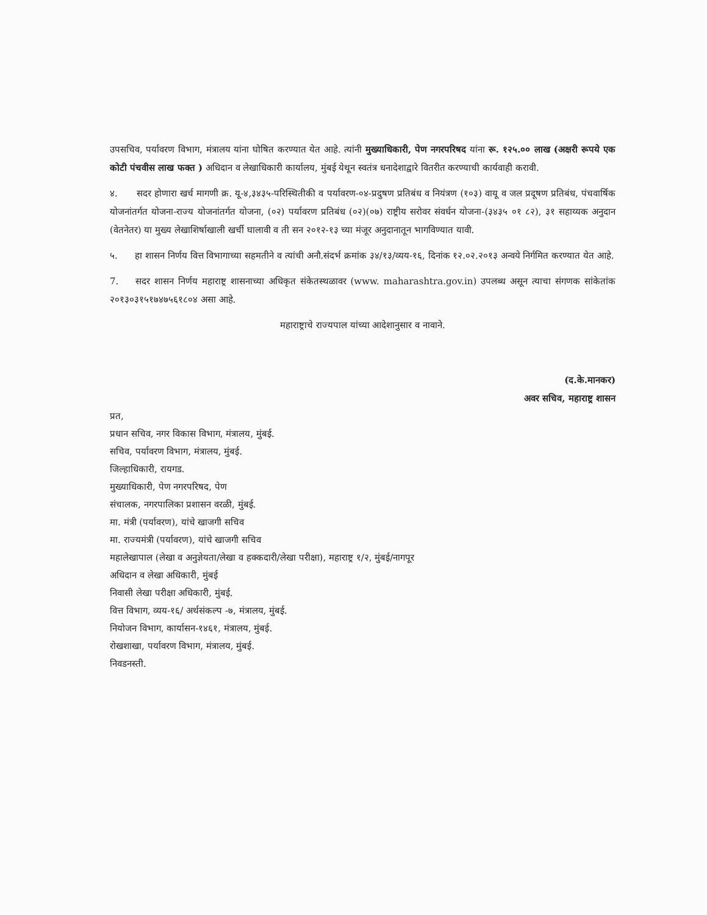उपसचिव, पर्यावरण विभाग, मंत्रालय यांना घोषित करण्यात येत आहे. त्यांनी मुख्याधिकारी, पेण नगरपरिषद यांना रू. १२५.०० लाख (अक्षरी रूपये एक कोटी पंचवीस लाख फक्त ) अधिदान व लेखाधिकारी कार्यालय, मुंबई येथून स्वतंत्र धनादेशाद्वारे वितरीत करण्याची कार्यवाही करावी.
४. सदर होणारा खर्च मागणी क्र. यू-४,३४३५-परिस्थितीकी व पर्यावरण-०४-प्रदुषण प्रतिबंध व नियंत्रण (१०३) वायू व जल प्रदूषण प्रतिबंध, पंचवार्षिक योजनांतर्गत योजना-राज्य योजनांतर्गत योजना, (०२) पर्यावरण प्रतिबंध (०२)(०७) राष्ट्रीय सरोवर संवर्धन योजना-(३४३५ ०१ ८२), ३१ सहाय्यक अनुदान (वेतनेतर) या मुख्य लेखाशिर्षाखाली खर्ची घालावी व ती सन २०१२-१३ च्या मंजूर अनुदानातून भागविण्यात यावी.
५. हा शासन निर्णय वित्त विभागाच्या सहमतीने व त्यांची अनौ.संदर्भ क्रमांक ३४/१३/व्यय-१६, दिनांक १२.०२.२०१३ अन्वये निर्गमित करण्यात येत आहे.
7. सदर शासन निर्णय महाराष्ट्र शासनाच्या अधिकृत संकेतस्थळावर (www. maharashtra.gov.in) उपलब्ध असून त्याचा संगणक सांकेतांक २०१३०३१५१७४७५६१८०४ असा आहे.
महाराष्ट्राचे राज्यपाल यांच्या आदेशानुसार व नावाने.
(द.के.मानकर)
अवर सचिव, महाराष्ट्र शासन
प्रत,
प्रधान सचिव, नगर विकास विभाग, मंत्रालय, मुंबई.
सचिव, पर्यावरण विभाग, मंत्रालय, मुंबई.
जिल्हाधिकारी, रायगड.
मुख्याधिकारी, पेण नगरपरिषद, पेण
संचालक, नगरपालिका प्रशासन वरळी, मुंबई.
मा. मंत्री (पर्यावरण), यांचे खाजगी सचिव
मा. राज्यमंत्री (पर्यावरण), यांचे खाजगी सचिव
महालेखापाल (लेखा व अनुज्ञेयता/लेखा व हक्कदारी/लेखा परीक्षा), महाराष्ट्र १/२, मुंबई/नागपूर
अधिदान व लेखा अधिकारी, मुंबई
निवासी लेखा परीक्षा अधिकारी, मुंबई.
वित्त विभाग, व्यय-१६/ अर्थसंकल्प -७, मंत्रालय, मुंबई.
नियोजन विभाग, कार्यासन-१४६१, मंत्रालय, मुंबई.
रोखशाखा, पर्यावरण विभाग, मंत्रालय, मुंबई.
निवडनस्ती.